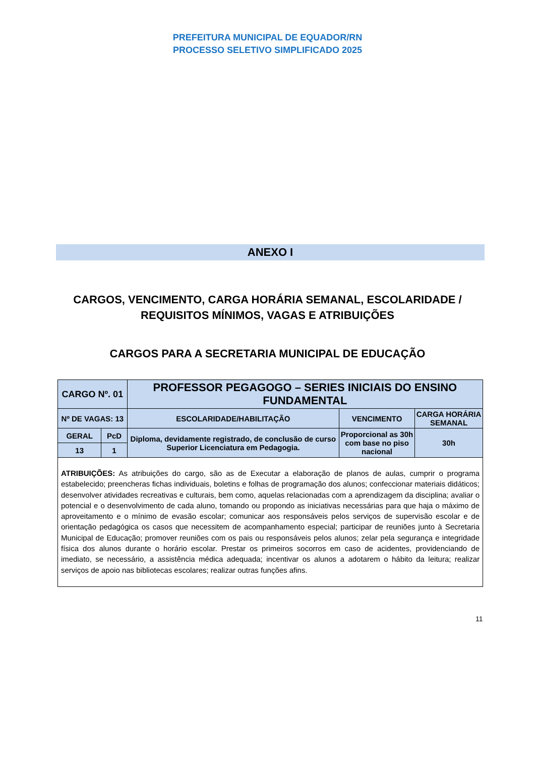PREFEITURA MUNICIPAL DE EQUADOR/RN
PROCESSO SELETIVO SIMPLIFICADO 2025
ANEXO I
CARGOS, VENCIMENTO, CARGA HORÁRIA SEMANAL, ESCOLARIDADE /
REQUISITOS MÍNIMOS, VAGAS E ATRIBUIÇÕES
CARGOS PARA A SECRETARIA MUNICIPAL DE EDUCAÇÃO
| CARGO Nº. 01 | | PROFESSOR PEGAGOGO – SERIES INICIAIS DO ENSINO FUNDAMENTAL | | |
| Nº DE VAGAS: 13 | | ESCOLARIDADE/HABILITAÇÃO | VENCIMENTO | CARGA HORÁRIA SEMANAL |
| GERAL | PcD | Diploma, devidamente registrado, de conclusão de curso Superior Licenciatura em Pedagogia. | Proporcional as 30h com base no piso nacional | 30h |
| 13 | 1 | | | |
| ATRIBUIÇÕES: As atribuições do cargo, são as de Executar a elaboração de planos de aulas, cumprir o programa estabelecido; preencheras fichas individuais, boletins e folhas de programação dos alunos; confeccionar materiais didáticos; desenvolver atividades recreativas e culturais, bem como, aquelas relacionadas com a aprendizagem da disciplina; avaliar o potencial e o desenvolvimento de cada aluno, tomando ou propondo as iniciativas necessárias para que haja o máximo de aproveitamento e o mínimo de evasão escolar; comunicar aos responsáveis pelos serviços de supervisão escolar e de orientação pedagógica os casos que necessitem de acompanhamento especial; participar de reuniões junto à Secretaria Municipal de Educação; promover reuniões com os pais ou responsáveis pelos alunos; zelar pela segurança e integridade física dos alunos durante o horário escolar. Prestar os primeiros socorros em caso de acidentes, providenciando de imediato, se necessário, a assistência médica adequada; incentivar os alunos a adotarem o hábito da leitura; realizar serviços de apoio nas bibliotecas escolares; realizar outras funções afins. | | | | |
11